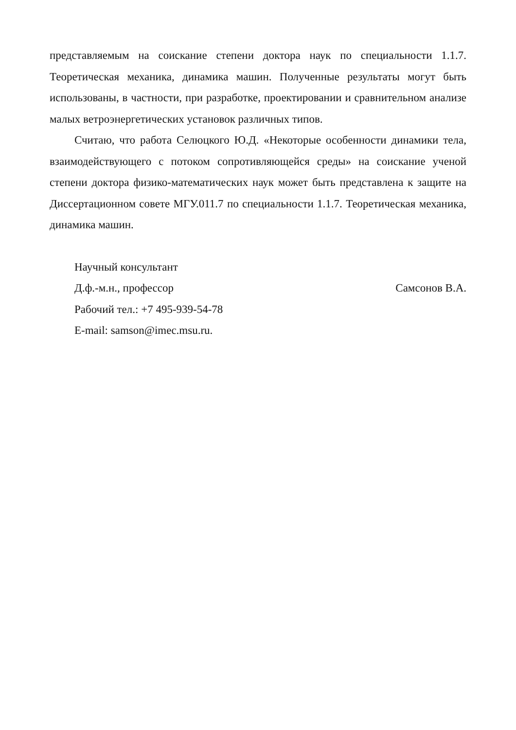представляемым на соискание степени доктора наук по специальности 1.1.7. Теоретическая механика, динамика машин. Полученные результаты могут быть использованы, в частности, при разработке, проектировании и сравнительном анализе малых ветроэнергетических установок различных типов.
Считаю, что работа Селюцкого Ю.Д. «Некоторые особенности динамики тела, взаимодействующего с потоком сопротивляющейся среды» на соискание ученой степени доктора физико-математических наук может быть представлена к защите на Диссертационном совете МГУ.011.7 по специальности 1.1.7. Теоретическая механика, динамика машин.
Научный консультант
Д.ф.-м.н., профессор Самсонов В.А.
Рабочий тел.: +7 495-939-54-78
E-mail: samson@imec.msu.ru.